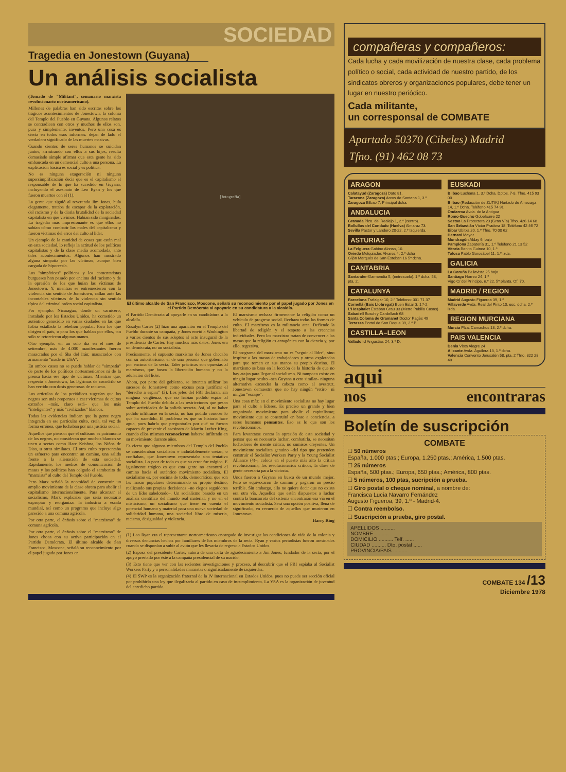SOCIEDAD
Tragedia en Jonestown (Guyana)
Un análisis socialista
(Tomado de "Militant", semanario marxista revolucionario norteamericano).
Millones de palabras han sido escritas sobre los trágicos acontecimientos de Jonestown, la colonia del Templo del Pueblo en Guyana. Algunos relatos se contradicen con otros y muchos de ellos son, pura y simplemente, inventos. Pero una cosa es cierta en todos esos informes: dejan de lado el verdadero significado de las muertes masivas.
Cuando cientos de seres humanos se suicidan juntos, arrastrando con ellos a sus hijos, resulta demasiado simple afirmar que esta gente ha sido embaucada en un demencial culto a una persona. La explicación básica es social y es política.
No es ninguna exageración ni ninguna supersimplificación decir que es el capitalismo el responsable de lo que ha sucedido en Guyana, incluyendo el asesinato de Leo Ryan y los que fueron muertos con él (1).
La gente que siguió al reverendo Jim Jones, huía ciegamente, trataba de escapar de la explotación, del racismo y de la diaria brutalidad de la sociedad capitalista en que vivimos. Habían sido marginados. La tragedia más impresionante es que ellos no sabían cómo combatir los males del capitalismo y fueron víctimas del error del culto al líder.
Un ejemplo de la cantidad de cosas que están mal en esta sociedad, lo refleja la actitud de los políticos capitalistas y de la clase media acomodada, ante tales acontecimientos. Algunos han mostrado alguna simpatía por las víctimas, aunque bien cargada de hipocresía.
Los "simpáticos" políticos y los comentaristas burgueses han pasado por encima del racismo y de la opresión de los que huían las víctimas de Jonestown. Y, mientras se entremecieron con la violencia sin sentido de Jonestown, callan ante las incontables víctimas de la violencia sin sentido típica del criminal orden social capitalista.
Por ejemplo: Nicaragua, donde un carnicero, instalado por los Estados Unidos, ha cometido un auténtico genocidio en varias ciudades en las que había estallado la rebelión popular. Para los que dirigen el país, o para los que hablan por ellos, tan sólo se retorcieron algunas manos.
Otro ejemplo: en un solo día en el mes de setiembre, más de 4.000 manifestantes fueron masacrados por el Sha del Irán; masacrados con armamento "made in USA".
En ambos casos no se puede hablar de "simpatía" de parte de los políticos norteamericanos ni de la prensa hacia ese tipo de víctimas. Mientras que, respecto a Jonestown, las lágrimas de cocodrilo se han vertido con dosis generosas de racismo.
Los artículos de los periódicos sugerían que los negros son más propensos a caer víctimas de cultos extraños –más, claro está– que los más "inteligentes" y más "civilizados" blancos.
Todas las evidencias indican que la gente negra integrada en ese particular culto, creía, tal vez de forma errónea, que luchaban por una justicia social.
Aquellos que piensan que el cultismo es patrimonio de los negros, no consideran que muchos blancos se unen a sectas como Hare Krishna, los Niños de Dios, u otras similares. El otro culto representaba un esfuerzo para encontrar un camino, una salida frente a la alienación de esta sociedad. Rápidamente, los medios de comunicación de masas y los políticos han colgado el sambenito de "marxista" al culto del Templo del Pueblo.
Pero Marx señaló la necesidad de construir un amplio movimiento de la clase obrera para abolir el capitalismo internacionalmente. Para alcanzar el socialismo, Marx explicaba que sería necesario expropiar y reorganizar la industria a escala mundial, así como un programa que incluye algo parecido a una comuna agrícola.
Por otra parte, el énfasis sobre el "marxismo" de comuna agrícola.
Por otra parte, el énfasis sobre el "marxismo" de Jones choca con su activa participación en el Partido Demócrata. El último alcalde de San Francisco, Moscone, señaló su reconocimiento por el papel jugado por Jones en
[fotografía]
El último alcalde de San Francisco, Moscone, señaló su reconocimiento por el papel jugado por Jones en el Partido Demócrata al apoyarle en su candidatura a la alcaldía.
el Partido Demócrata al apoyarle en su candidatura a la alcaldía.
Rosalyn Carter (2) hizo una aparición en el Templo del Pueblo durante su campaña, y Jones envió a Washington a varios cientos de sus adeptos al acto inaugural de la presidencia de Carter. Hay muchos más datos. Jones era un demócrata, no un socialista.
Precisamente, el supuesto marxismo de Jones chocaba con su autoritarismo, el de una persona que gobernaba por encima de la secta. Tales prácticas son opuestas al marxismo, que busca la liberación humana y no la adulación del líder.
Ahora, por parte del gobierno, se intentan utilizar los sucesos de Jonestown como excusa para justificar el "derecho a espiar" (3). Los jefes del FBI declaran, sin ninguna vergüenza, que no habían podido espiar al Templo del Pueblo debido a las restricciones que pesan sobre actividades de la policía secreta. Así, al no haber podido infiltrarse en la secta, no han podido conocer lo que ha sucedido. El problema es que su historia hace agua, pues habría que preguntarles por qué no fueron capaces de prevenir el asesinato de Martin Luther King, cuando ellos mismos reconocieron haberse infiltrado en su movimiento durante años.
Es cierto que algunos miembros del Templo del Pueblo se consideraban socialistas e indudablemente creían, o confiaban, que Jonestown representaba una tentativa socialista. Lo peor de todo es que su error fue trágico. E igualmente trágico es que esta gente no encontró el camino hacia el auténtico movimiento socialista. El socialismo es, por encima de todo, democrático; que son las masas populares determinando su propio destino, realizando sus propias decisiones –no ciegos seguidores de un líder sabelotodo–. Un socialismo basado en un análisis científico del mundo real material, y no en el misticismo, un socialismo que tiene en cuenta el potencial humano y material para una nueva sociedad de solidaridad humana, una sociedad libre de miseria, racismo, desigualdad y violencia.
El marxismo rechaza firmemente la religión como un vehículo de progreso social. Rechaza todas las formas de culto. El marxismo es la militancia atea. Defiende la libertad de religión y el respeto a las creencias individuales. Pero los marxistas tratan de convencer a las masas que la religión es antagónica con la ciencia y, por ello, regresiva.
El programa del marxismo no es "seguir al líder", sino inspirar a las masas de trabajadores y otros explotados para que tomen en sus manos su propio destino. El marxismo se basa en la lección de la historia de que no hay atajos para llegar al socialismo. Ni tampoco existe en ningún lugar oculto –sea Guyana u otro similar– ninguna alternativa esconder la cabeza como el avestruz. Jonestown demuestra que no hay ningún "retiro" ni ningún "escape".
Una cosa más: en el movimiento socialista no hay lugar para el culto a líderes. Es preciso un grande y bien organizado movimiento para abolir el capitalismo; movimiento que se construirá en base a conciencia, a seres humanos pensantes. Eso es lo que son los revolucionarios.
Para levantarse contra la opresión de esta sociedad y pensar que es necesario luchar, combatirla, se necesitan luchadores de mente crítica, no sumisos creyentes. Un movimiento socialista genuino –del tipo que pretenden construir el Socialist Workers Party y la Young Socialist Alliance (4)–, coloca en el puesto más alto la crítica revolucionaria, los revolucionarios críticos, la clase de gente necesaria para la victoria.
Unos fueron a Guyana en busca de un mundo mejor. Pero se equivocaron de camino y pagaron un precio terrible. Sin embargo, ello no quiere decir que no exista esa otra vía. Aquellos que estén dispuestos a luchar contra la bancarrota del sistema encontrarán esa vía en el movimiento socialista. Será una opción positiva, llena de significado, en recuerdo de aquellos que murieron en Jonestown.
Harry Ring
(1) Leo Ryan era el representante norteamericano encargado de investigar las condiciones de vida de la colonia y diversas denuncias hechas por familiares de los miembros de la secta. Ryan y varios periodistas fueron asesinados cuando se disponían a subir al avión que les llevaría de regreso a Estados Unidos.
(2) Esposa del presidente Carter, autora de una carta de agradecimiento a Jim Jones, fundador de la secta, por el apoyo prestado por éste a la campaña presidencial de su marido.
(3) Esto tiene que ver con las recientes investigaciones y proceso, al descubrir que el FBI espiaba al Socialist Workers Party y a personalidades marxistas o significadamente de izquierdas.
(4) El SWP es la organización fraternal de la IV Internacional en Estados Unidos, pues no puede ser sección oficial por prohibirlo una ley que ilegalizaría al partido en caso de incumplimiento. La YSA es la organización de juventud del antedicho partido.
compañeras y compañeros:
Cada lucha y cada movilización de nuestra clase, cada problema político o social, cada actividad de nuestro partido, de los sindicatos obreros y organizaciones populares, debe tener un lugar en nuestro periódico.
Cada militante,
un corresponsal de COMBATE
Apartado 50370 (Cibeles) Madrid
Tfno. (91) 462 08 73
ARAGON
Calatayud (Zaragoza) Dato 81.
Tarazona (Zaragoza) Arcos de Santana 1, 3.º
Zaragoza Bilbao 7, Principal dcha.
ANDALUCIA
Granada Plza. del Realejo 1, 2.º (centro).
Bollullos del Condado (Huelva) Almaraz 73.
Sevilla Pastor y Landero 20-22, 2.º Izquierda.
ASTURIAS
La Felguera Gabino Alonso, 10.
Oviedo Melquiades Alvarez 4, 2.º dcha
Gijón Marqués de San Esteban 16 5º dcha.
CANTABRIA
Santander-Garmendia 5, (entresuelo). 1.º dcha. 58, pta. 2.
CATALUNYA
Barcelona Trafalgar 10, 2.º Teléfono: 301 71 37
Cornellá (Baix Llobregat) Buen Estar 3, 1.º-2
L'Hospitalet Estéban Grau 33 (Metro Pubilla Casas)
Sabadell Bosch y Cardellach 68
Santa Coloma de Gramanet Doctor Pagès 49
Terrassa Portal de San Roque 39, 2.º B
CASTILLA–LEON
Valladolid Angustias 24, 3.º D.
EUSKADI
Bilbao Luchana 1, 3.º Dcha. Dptos. 7-8. Tfno. 415 93 00
Bilbao (Redacción de ZUTIK) Hurtado de Amezaga 14, 1.º Dcha. Teléfono 415 74 91
Ondarroa Avda. de la Antigua
Romo-Guecho Gobelaurre 22
Sestao La Protectora 23 (Gran Vía) Tfno. 426 14 68
San Sebastián Víctor Pradera 18, Teléfono 42 46 72
Eibar Ubitxa 20, 1.º Tfno. 70 00 62
Hernani Mayor
Mondragón Alday 6, bajo
Pamplona Zapatería 31, 1.º Teléfono 21 13 52
Vitoria Benito Guinea 10, 1.º
Tolosa Pablo Gorosábel 11, 1.º izda.
GALICIA
La Coruña Bellavista 25 bajo.
Santiago Horreo 24, 1.º
Vigo C/ del Príncipe, n.º 22, 5º planta. Of. 70.
MADRID / REGION
Madrid Augusto Figueroa 39, 1.º
Villaverde Avda. Real del Pinto 10, esc. dcha. 2.º izda.
REGION MURCIANA
Murcia Plza. Camachos 13, 2.º dcha.
PAIS VALENCIA
Denia Vista Alegre 24
Alicante Avda. Aguilera 13, 1.º dcha.
Valencia Convento Jerusalén 58, pta. 2 Tfno. 322 28 40
aqui
nos encontraras
Boletín de suscripción
COMBATE
☐ 50 números
España, 1.000 ptas.; Europa, 1.250 ptas.; América, 1.500 ptas.
☐ 25 números
España, 500 ptas.; Europa, 650 ptas.; América, 800 ptas.
☐ 5 números, 100 ptas, sucripción a prueba.
☐ Giro postal o cheque nominal, a nombre de:
Francisca Lucía Navarro Fernández
Augusto Figueroa, 39, 1.º - Madrid-4.
☐ Contra reembolso.
☐ Suscripción a prueba, giro postal.
APELLIDOS ..........
NOMBRE ..........
DOMICILIO .......... Telf. ......
CIUDAD .......... Dto. postal ......
PROVINCIA/PAIS ..........
COMBATE 134 /13
Diciembre 1978